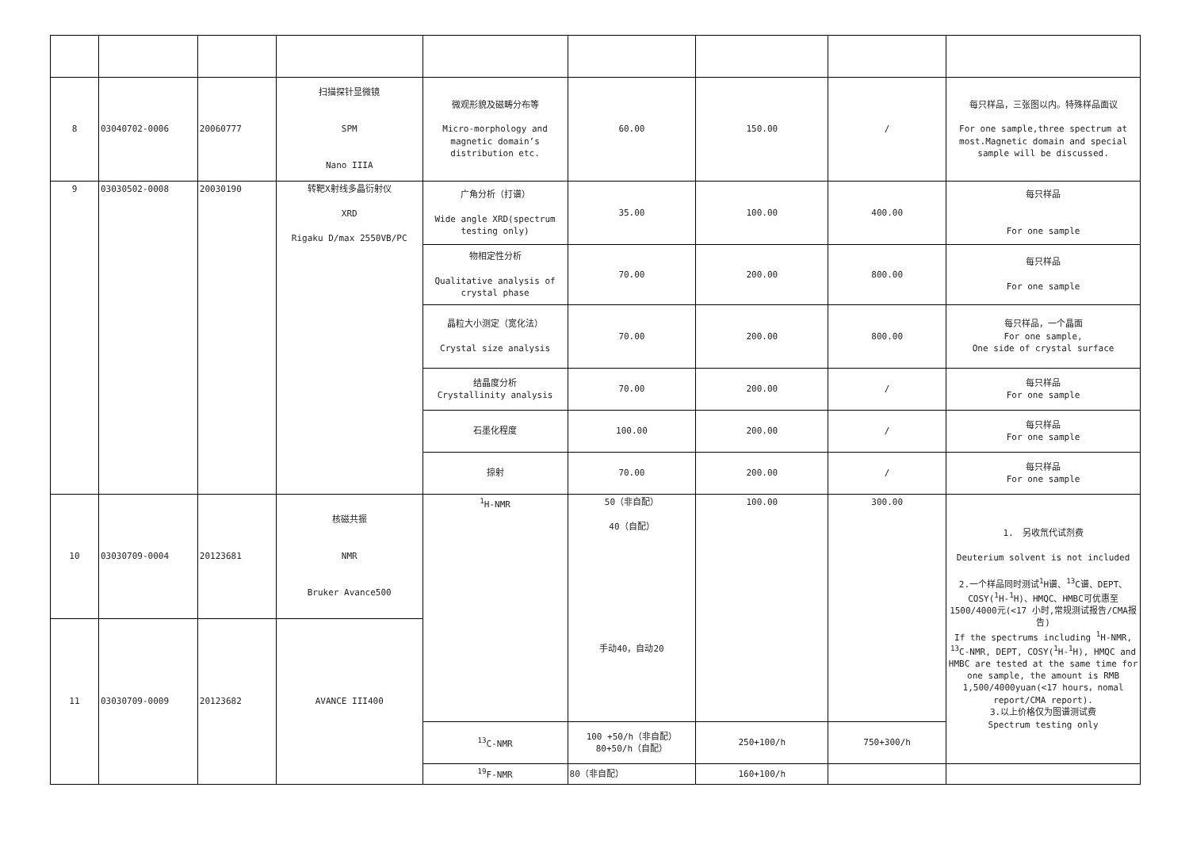| 8 | 03040702-0006 | 20060777 | 扫描探针显微镜 SPM Nano IIIA | 微观形貌及磁畴分布等 Micro-morphology and magnetic domain’s distribution etc. | 60.00 | 150.00 | / | 每只样品，三张图以内。特殊样品面议 For one sample,three spectrum at most.Magnetic domain and special sample will be discussed. |
| 9 | 03030502-0008 | 20030190 | 转靶X射线多晶衍射仪 XRD Rigaku D/max 2550VB/PC | 广角分析（打谱） Wide angle XRD(spectrum testing only) | 35.00 | 100.00 | 400.00 | 每只样品 For one sample |
| | | | | 物相定性分析 Qualitative analysis of crystal phase | 70.00 | 200.00 | 800.00 | 每只样品 For one sample |
| | | | | 晶粒大小测定（宽化法） Crystal size analysis | 70.00 | 200.00 | 800.00 | 每只样品，一个晶面 For one sample, One side of crystal surface |
| | | | | 结晶度分析 Crystallinity analysis | 70.00 | 200.00 | / | 每只样品 For one sample |
| | | | | 石墨化程度 | 100.00 | 200.00 | / | 每只样品 For one sample |
| | | | | 掠射 | 70.00 | 200.00 | / | 每只样品 For one sample |
| 10 | 03030709-0004 | 20123681 | 核磁共振 NMR Bruker Avance500 | <sup>1</sup>H-NMR | 50（非自配） 40（自配） 手动40，自动20 | 100.00 | 300.00 | 1. 另收氘代试剂费 Deuterium solvent is not included 2.一个样品同时测试<sup>1</sup>H谱、<sup>13</sup>C谱、DEPT、COSY(<sup>1</sup>H-<sup>1</sup>H)、HMQC、HMBC可优惠至1500/4000元(<17 小时,常规测试报告/CMA报告) If the spectrums including <sup>1</sup>H-NMR, <sup>13</sup>C-NMR, DEPT, COSY(<sup>1</sup>H-<sup>1</sup>H), HMQC and HMBC are tested at the same time for one sample, the amount is RMB 1,500/4000yuan(<17 hours，nomal report/CMA report). 3.以上价格仅为图谱测试费 Spectrum testing only |
| 11 | 03030709-0009 | 20123682 | AVANCE III400 | | | | | |
| | | | | <sup>13</sup>C-NMR | 100 +50/h（非自配） 80+50/h（自配） | 250+100/h | 750+300/h | |
| | | | | <sup>19</sup>F-NMR | 80（非自配） | 160+100/h | | |